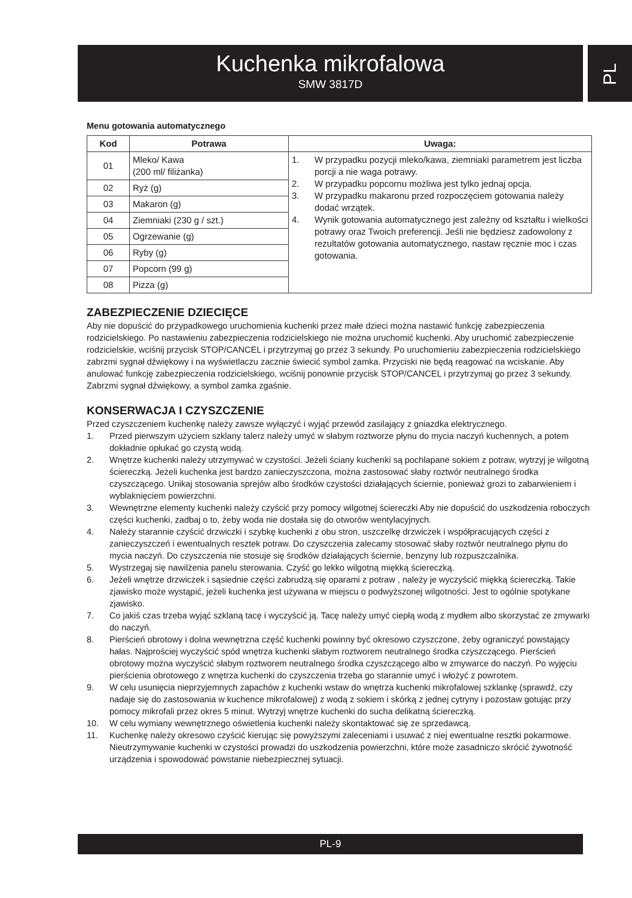Kuchenka mikrofalowa
SMW 3817D
PL
Menu gotowania automatycznego
| Kod | Potrawa | Uwaga: |
| --- | --- | --- |
| 01 | Mleko/ Kawa (200 ml/ filiżanka) | 1. W przypadku pozycji mleko/kawa, ziemniaki parametrem jest liczba porcji a nie waga potrawy. 2. W przypadku popcornu możliwa jest tylko jednaj opcja. 3. W przypadku makaronu przed rozpoczęciem gotowania należy dodać wrzątek. 4. Wynik gotowania automatycznego jest zależny od kształtu i wielkości potrawy oraz Twoich preferencji. Jeśli nie będziesz zadowolony z rezultatów gotowania automatycznego, nastaw ręcznie moc i czas gotowania. |
| 02 | Ryż (g) | |
| 03 | Makaron (g) | |
| 04 | Ziemniaki (230 g / szt.) | |
| 05 | Ogrzewanie (g) | |
| 06 | Ryby (g) | |
| 07 | Popcorn (99 g) | |
| 08 | Pizza (g) | |
ZABEZPIECZENIE DZIECIĘCE
Aby nie dopuścić do przypadkowego uruchomienia kuchenki przez małe dzieci można nastawić funkcję zabezpieczenia rodzicielskiego. Po nastawieniu zabezpieczenia rodzicielskiego nie można uruchomić kuchenki. Aby uruchomić zabezpieczenie rodzicielskie, wciśnij przycisk STOP/CANCEL i przytrzymaj go przez 3 sekundy. Po uruchomieniu zabezpieczenia rodzicielskiego zabrzmi sygnał dźwiękowy i na wyświetlaczu zacznie świecić symbol zamka. Przyciski nie będą reagować na wciskanie. Aby anulować funkcję zabezpieczenia rodzicielskiego, wciśnij ponownie przycisk STOP/CANCEL i przytrzymaj go przez 3 sekundy. Zabrzmi sygnał dźwiękowy, a symbol zamka zgaśnie.
KONSERWACJA I CZYSZCZENIE
Przed czyszczeniem kuchenkę należy zawsze wyłączyć i wyjąć przewód zasilający z gniazdka elektrycznego.
1. Przed pierwszym użyciem szklany talerz należy umyć w słabym roztworze płynu do mycia naczyń kuchennych, a potem dokładnie opłukać go czystą wodą.
2. Wnętrze kuchenki należy utrzymywać w czystości. Jeżeli ściany kuchenki są pochlapane sokiem z potraw, wytrzyj je wilgotną ściereczką. Jeżeli kuchenka jest bardzo zanieczyszczona, można zastosować słaby roztwór neutralnego środka czyszczącego. Unikaj stosowania sprejów albo środków czystości działających ściernie, ponieważ grozi to zabarwieniem i wyblaknięciem powierzchni.
3. Wewnętrzne elementy kuchenki należy czyścić przy pomocy wilgotnej ściereczki Aby nie dopuścić do uszkodzenia roboczych części kuchenki, zadbaj o to, żeby woda nie dostała się do otworów wentylacyjnych.
4. Należy starannie czyścić drzwiczki i szybkę kuchenki z obu stron, uszczelkę drzwiczek i współpracujących części z zanieczyszczeń i ewentualnych resztek potraw. Do czyszczenia zalecamy stosować słaby roztwór neutralnego płynu do mycia naczyń. Do czyszczenia nie stosuje się środków działających ściernie, benzyny lub rozpuszczalnika.
5. Wystrzegaj się nawilżenia panelu sterowania. Czyść go lekko wilgotną miękką ściereczką.
6. Jeżeli wnętrze drzwiczek i sąsiednie części zabrudzą się oparami z potraw , należy je wyczyścić miękką ściereczką. Takie zjawisko może wystąpić, jeżeli kuchenka jest używana w miejscu o podwyższonej wilgotności. Jest to ogólnie spotykane zjawisko.
7. Co jakiś czas trzeba wyjąć szklaną tacę i wyczyścić ją. Tacę należy umyć ciepłą wodą z mydłem albo skorzystać ze zmywarki do naczyń.
8. Pierścień obrotowy i dolna wewnętrzna część kuchenki powinny być okresowo czyszczone, żeby ograniczyć powstający hałas. Najprościej wyczyścić spód wnętrza kuchenki słabym roztworem neutralnego środka czyszczącego. Pierścień obrotowy można wyczyścić słabym roztworem neutralnego środka czyszczącego albo w zmywarce do naczyń. Po wyjęciu pierścienia obrotowego z wnętrza kuchenki do czyszczenia trzeba go starannie umyć i włożyć z powrotem.
9. W celu usunięcia nieprzyjemnych zapachów z kuchenki wstaw do wnętrza kuchenki mikrofalowej szklankę (sprawdź, czy nadaje się do zastosowania w kuchence mikrofalowej) z wodą z sokiem i skórką z jednej cytryny i pozostaw gotując przy pomocy mikrofali przez okres 5 minut. Wytrzyj wnętrze kuchenki do sucha delikatną ściereczką.
10. W celu wymiany wewnętrznego oświetlenia kuchenki należy skontaktować się ze sprzedawcą.
11. Kuchenkę należy okresowo czyścić kierując się powyższymi zaleceniami i usuwać z niej ewentualne resztki pokarmowe. Nieutrzymywanie kuchenki w czystości prowadzi do uszkodzenia powierzchni, które może zasadniczo skrócić żywotność urządzenia i spowodować powstanie niebezpiecznej sytuacji.
PL-9